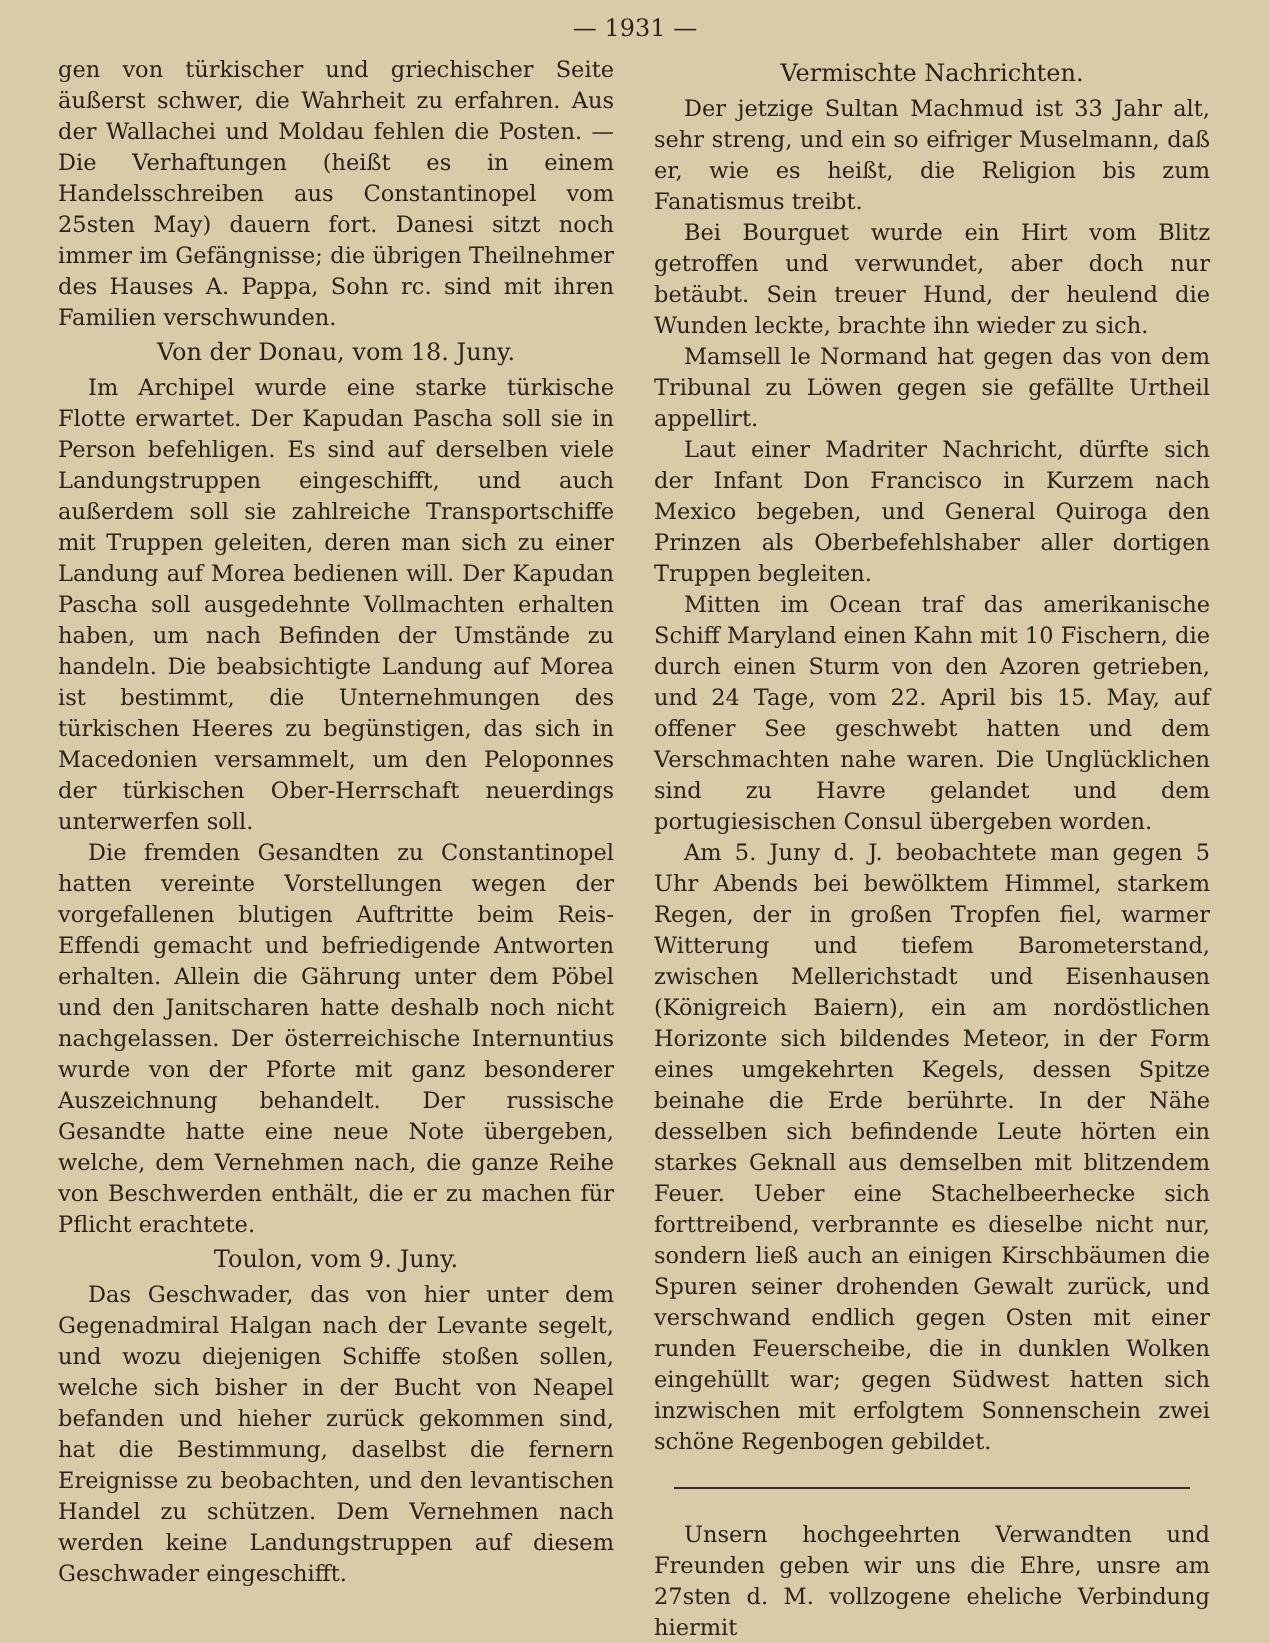— 1931 —
gen von türkischer und griechischer Seite äußerst schwer, die Wahrheit zu erfahren. Aus der Wallachei und Moldau fehlen die Posten. — Die Verhaftungen (heißt es in einem Handelsschreiben aus Constantinopel vom 25sten May) dauern fort. Danesi sitzt noch immer im Gefängnisse; die übrigen Theilnehmer des Hauses A. Pappa, Sohn rc. sind mit ihren Familien verschwunden.
Von der Donau, vom 18. Juny.
Im Archipel wurde eine starke türkische Flotte erwartet. Der Kapudan Pascha soll sie in Person befehligen. Es sind auf derselben viele Landungstruppen eingeschifft, und auch außerdem soll sie zahlreiche Transportschiffe mit Truppen geleiten, deren man sich zu einer Landung auf Morea bedienen will. Der Kapudan Pascha soll ausgedehnte Vollmachten erhalten haben, um nach Befinden der Umstände zu handeln. Die beabsichtigte Landung auf Morea ist bestimmt, die Unternehmungen des türkischen Heeres zu begünstigen, das sich in Macedonien versammelt, um den Peloponnes der türkischen Ober-Herrschaft neuerdings unterwerfen soll.
Die fremden Gesandten zu Constantinopel hatten vereinte Vorstellungen wegen der vorgefallenen blutigen Auftritte beim Reis-Effendi gemacht und befriedigende Antworten erhalten. Allein die Gährung unter dem Pöbel und den Janitscharen hatte deshalb noch nicht nachgelassen. Der österreichische Internuntius wurde von der Pforte mit ganz besonderer Auszeichnung behandelt. Der russische Gesandte hatte eine neue Note übergeben, welche, dem Vernehmen nach, die ganze Reihe von Beschwerden enthält, die er zu machen für Pflicht erachtete.
Toulon, vom 9. Juny.
Das Geschwader, das von hier unter dem Gegenadmiral Halgan nach der Levante segelt, und wozu diejenigen Schiffe stoßen sollen, welche sich bisher in der Bucht von Neapel befanden und hieher zurück gekommen sind, hat die Bestimmung, daselbst die fernern Ereignisse zu beobachten, und den levantischen Handel zu schützen. Dem Vernehmen nach werden keine Landungstruppen auf diesem Geschwader eingeschifft.
Vermischte Nachrichten.
Der jetzige Sultan Machmud ist 33 Jahr alt, sehr streng, und ein so eifriger Muselmann, daß er, wie es heißt, die Religion bis zum Fanatismus treibt.
Bei Bourguet wurde ein Hirt vom Blitz getroffen und verwundet, aber doch nur betäubt. Sein treuer Hund, der heulend die Wunden leckte, brachte ihn wieder zu sich.
Mamsell le Normand hat gegen das von dem Tribunal zu Löwen gegen sie gefällte Urtheil appellirt.
Laut einer Madriter Nachricht, dürfte sich der Infant Don Francisco in Kurzem nach Mexico begeben, und General Quiroga den Prinzen als Oberbefehlshaber aller dortigen Truppen begleiten.
Mitten im Ocean traf das amerikanische Schiff Maryland einen Kahn mit 10 Fischern, die durch einen Sturm von den Azoren getrieben, und 24 Tage, vom 22. April bis 15. May, auf offener See geschwebt hatten und dem Verschmachten nahe waren. Die Unglücklichen sind zu Havre gelandet und dem portugiesischen Consul übergeben worden.
Am 5. Juny d. J. beobachtete man gegen 5 Uhr Abends bei bewölktem Himmel, starkem Regen, der in großen Tropfen fiel, warmer Witterung und tiefem Barometerstand, zwischen Mellerichstadt und Eisenhausen (Königreich Baiern), ein am nordöstlichen Horizonte sich bildendes Meteor, in der Form eines umgekehrten Kegels, dessen Spitze beinahe die Erde berührte. In der Nähe desselben sich befindende Leute hörten ein starkes Geknall aus demselben mit blitzendem Feuer. Ueber eine Stachelbeerhecke sich forttreibend, verbrannte es dieselbe nicht nur, sondern ließ auch an einigen Kirschbäumen die Spuren seiner drohenden Gewalt zurück, und verschwand endlich gegen Osten mit einer runden Feuerscheibe, die in dunklen Wolken eingehüllt war; gegen Südwest hatten sich inzwischen mit erfolgtem Sonnenschein zwei schöne Regenbogen gebildet.
Unsern hochgeehrten Verwandten und Freunden geben wir uns die Ehre, unsre am 27sten d. M. vollzogene eheliche Verbindung hiermit